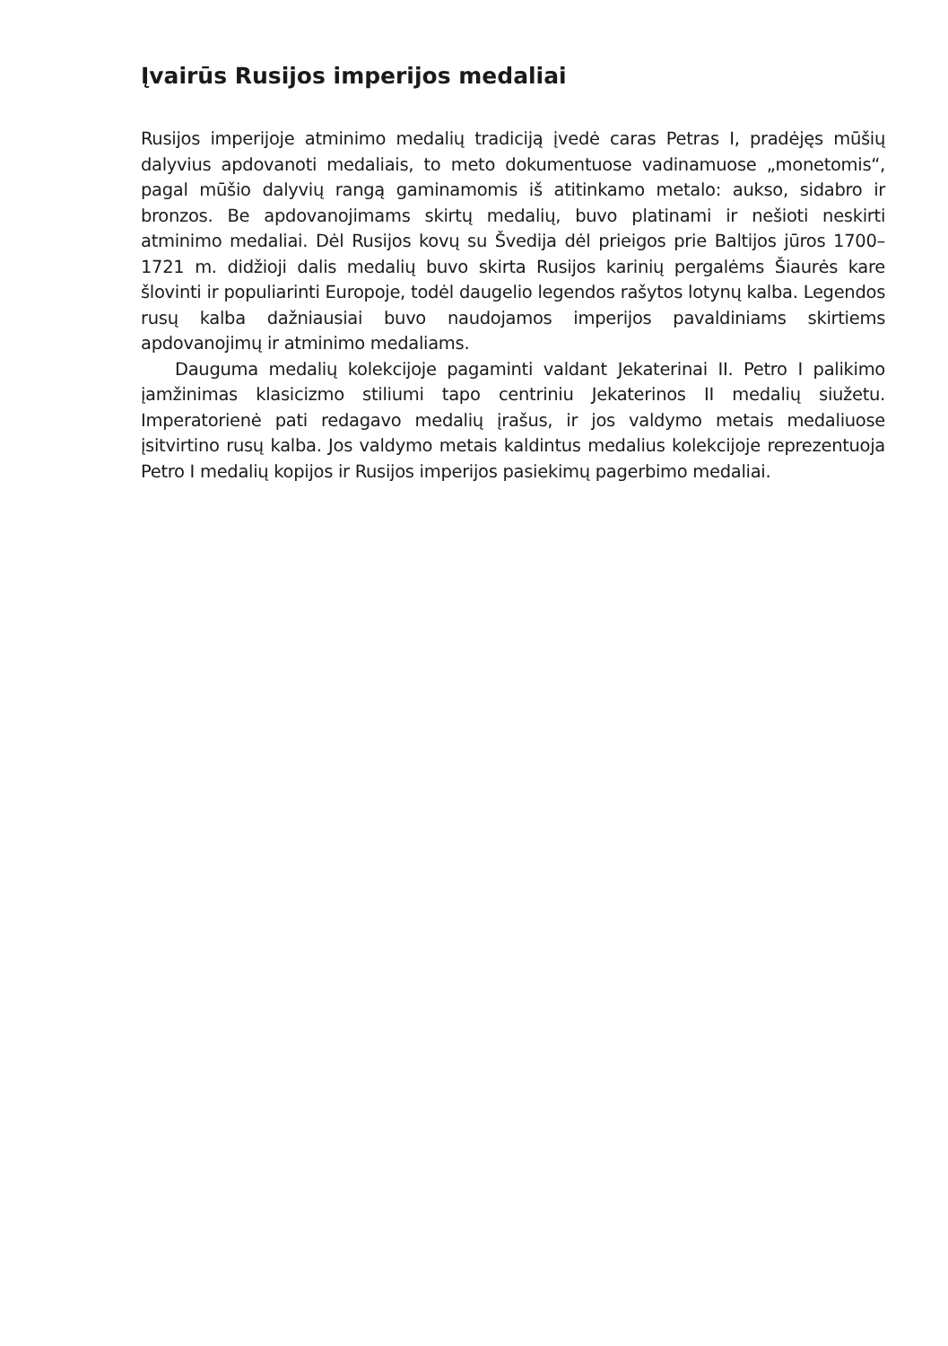Įvairūs Rusijos imperijos medaliai
Rusijos imperijoje atminimo medalių tradiciją įvedė caras Petras I, pradėjęs mūšių dalyvius apdovanoti medaliais, to meto dokumentuose vadinamuose „monetomis“, pagal mūšio dalyvių rangą gaminamomis iš atitinkamo metalo: aukso, sidabro ir bronzos. Be apdovanojimams skirtų medalių, buvo platinami ir nešioti neskirti atminimo medaliai. Dėl Rusijos kovų su Švedija dėl prieigos prie Baltijos jūros 1700–1721 m. didžioji dalis medalių buvo skirta Rusijos karinių pergalėms Šiaurės kare šlovinti ir populiarinti Europoje, todėl daugelio legendos rašytos lotynų kalba. Legendos rusų kalba dažniausiai buvo naudojamos imperijos pavaldiniams skirtiems apdovanojimų ir atminimo medaliams.
Dauguma medalių kolekcijoje pagaminti valdant Jekaterinai II. Petro I palikimo įamžinimas klasicizmo stiliumi tapo centriniu Jekaterinos II medalių siužetu. Imperatorienė pati redagavo medalių įrašus, ir jos valdymo metais medaliuose įsitvirtino rusų kalba. Jos valdymo metais kaldintus medalius kolekcijoje reprezentuoja Petro I medalių kopijos ir Rusijos imperijos pasiekimų pagerbimo medaliai.